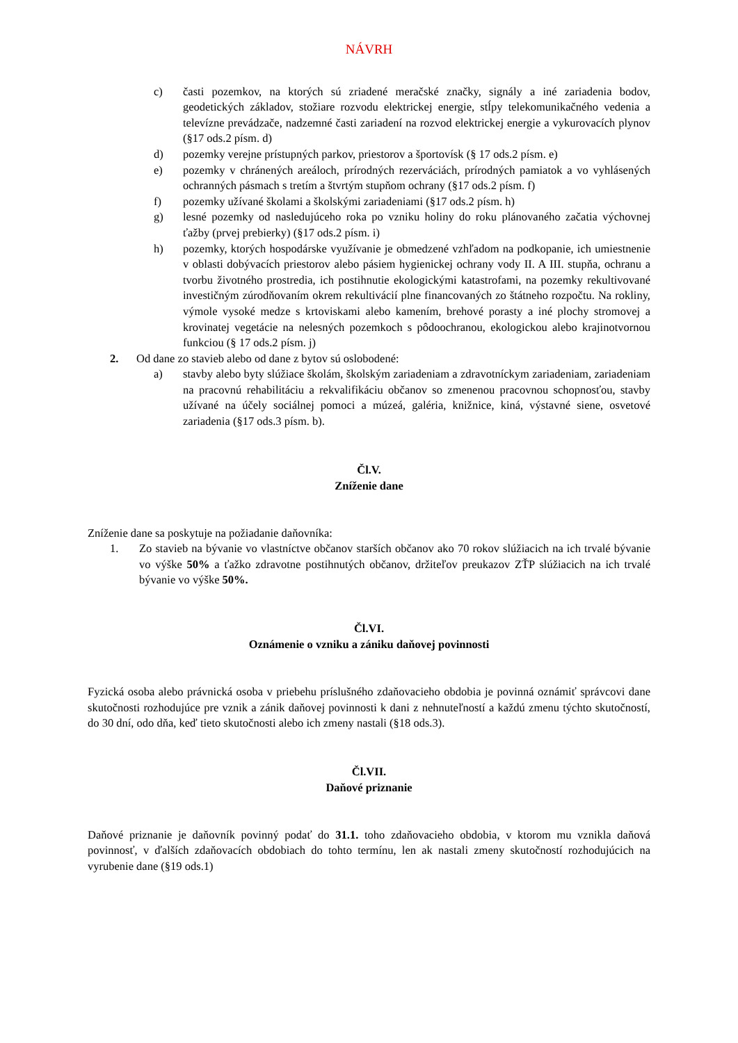NÁVRH
c) časti pozemkov, na ktorých sú zriadené meračské značky, signály a iné zariadenia bodov, geodetických základov, stožiare rozvodu elektrickej energie, stĺpy telekomunikačného vedenia a televízne prevádzače, nadzemné časti zariadení na rozvod elektrickej energie a vykurovacích plynov (§17 ods.2 písm. d)
d) pozemky verejne prístupných parkov, priestorov a športovísk (§ 17 ods.2 písm. e)
e) pozemky v chránených areáloch, prírodných rezerváciách, prírodných pamiatok a vo vyhlásených ochranných pásmach s tretím a štvrtým stupňom ochrany (§17 ods.2 písm. f)
f) pozemky užívané školami a školskými zariadeniami (§17 ods.2 písm. h)
g) lesné pozemky od nasledujúceho roka po vzniku holiny do roku plánovaného začatia výchovnej ťažby (prvej prebierky) (§17 ods.2 písm. i)
h) pozemky, ktorých hospodárske využívanie je obmedzené vzhľadom na podkopanie, ich umiestnenie v oblasti dobývacích priestorov alebo pásiem hygienickej ochrany vody II. A III. stupňa, ochranu a tvorbu životného prostredia, ich postihnutie ekologickými katastrofami, na pozemky rekultivované investičným zúrodňovaním okrem rekultivácií plne financovaných zo štátneho rozpočtu. Na rokliny, výmole vysoké medze s krtoviskami alebo kamením, brehové porasty a iné plochy stromovej a krovinatej vegetácie na nelesných pozemkoch s pôdoochranou, ekologickou alebo krajinotvornou funkciou (§ 17 ods.2 písm. j)
2. Od dane zo stavieb alebo od dane z bytov sú oslobodené:
a) stavby alebo byty slúžiace školám, školským zariadeniam a zdravotníckym zariadeniam, zariadeniam na pracovnú rehabilitáciu a rekvalifikáciu občanov so zmenenou pracovnou schopnosťou, stavby užívané na účely sociálnej pomoci a múzeá, galéria, knižnice, kiná, výstavné siene, osvetové zariadenia (§17 ods.3 písm. b).
Čl.V.
Zníženie dane
Zníženie dane sa poskytuje na požiadanie daňovníka:
1. Zo stavieb na bývanie vo vlastníctve občanov starších občanov ako 70 rokov slúžiacich na ich trvalé bývanie vo výške 50% a ťažko zdravotne postihnutých občanov, držiteľov preukazov ZŤP slúžiacich na ich trvalé bývanie vo výške 50%.
Čl.VI.
Oznámenie o vzniku a zániku daňovej povinnosti
Fyzická osoba alebo právnická osoba v priebehu príslušného zdaňovacieho obdobia je povinná oznámiť správcovi dane skutočnosti rozhodujúce pre vznik a zánik daňovej povinnosti k dani z nehnuteľností a každú zmenu týchto skutočností, do 30 dní, odo dňa, keď tieto skutočnosti alebo ich zmeny nastali (§18 ods.3).
Čl.VII.
Daňové priznanie
Daňové priznanie je daňovník povinný podať do 31.1. toho zdaňovacieho obdobia, v ktorom mu vznikla daňová povinnosť, v ďalších zdaňovacích obdobiach do tohto termínu, len ak nastali zmeny skutočností rozhodujúcich na vyrubenie dane (§19 ods.1)